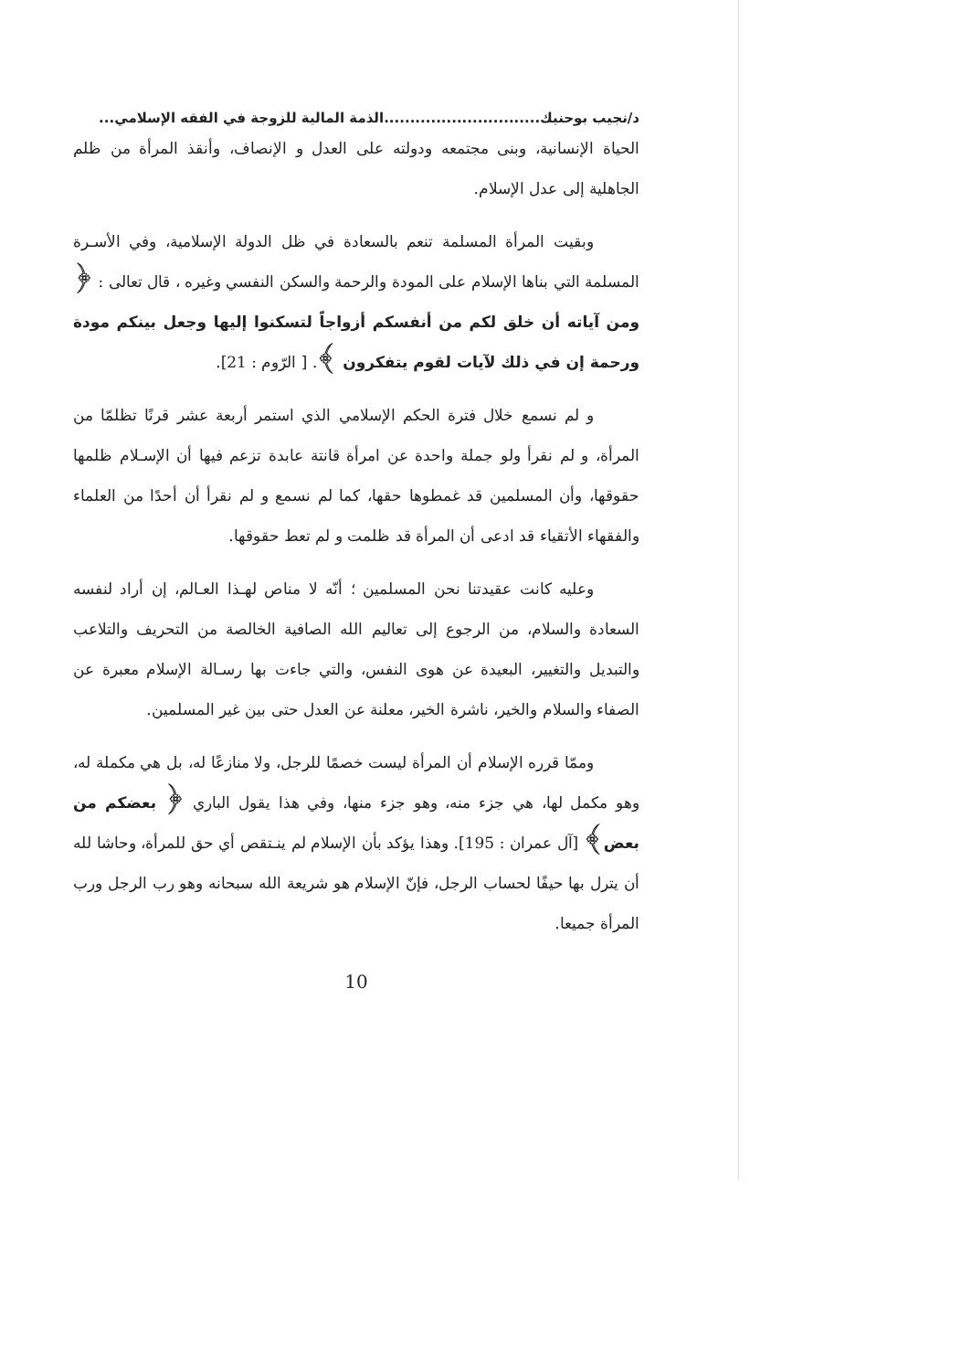د/نجيب بوحنيك..............................الذمة المالية للزوجة في الفقه الإسلامي...
الحياة الإنسانية، وبنى مجتمعه ودولته على العدل و الإنصاف، وأنقذ المرأة من ظلم الجاهلية إلى عدل الإسلام.
وبقيت المرأة المسلمة تنعم بالسعادة في ظل الدولة الإسلامية، وفي الأسـرة المسلمة التي بناها الإسلام على المودة والرحمة والسكن النفسي وغيره ، قال تعالى : ﴿ ومن آياته أن خلق لكم من أنفسكم أزواجاً لتسكنوا إليها وجعل بينكم مودة ورحمة إن في ذلك لآيات لقوم يتفكرون ﴾. [ الرّوم : 21].
و لم نسمع خلال فترة الحكم الإسلامي الذي استمر أربعة عشر قرنًا تظلمّا من المرأة، و لم نقرأ ولو جملة واحدة عن امرأة قانتة عابدة تزعم فيها أن الإسـلام ظلمها حقوقها، وأن المسلمين قد غمطوها حقها، كما لم نسمع و لم نقرأ أن أحدًا من العلماء والفقهاء الأتقياء قد ادعى أن المرأة قد ظلمت و لم تعط حقوقها.
وعليه كانت عقيدتنا نحن المسلمين ؛ أنّه لا مناص لهـذا العـالم، إن أراد لنفسه السعادة والسلام، من الرجوع إلى تعاليم الله الصافية الخالصة من التحريف والتلاعب والتبديل والتغيير، البعيدة عن هوى النفس، والتي جاءت بها رسـالة الإسلام معبرة عن الصفاء والسلام والخير، ناشرة الخير، معلنة عن العدل حتى بين غير المسلمين.
وممّا قرره الإسلام أن المرأة ليست خصمًا للرجل، ولا منازعًا له، بل هي مكملة له، وهو مكمل لها، هي جزء منه، وهو جزء منها، وفي هذا يقول الباري ﴿ بعضكم من بعض﴾ [آل عمران : 195]. وهذا يؤكد بأن الإسلام لم ينـتقص أي حق للمرأة، وحاشا لله أن يترل بها حيفًا لحساب الرجل، فإنّ الإسلام هو شريعة الله سبحانه وهو رب الرجل ورب المرأة جميعا.
10